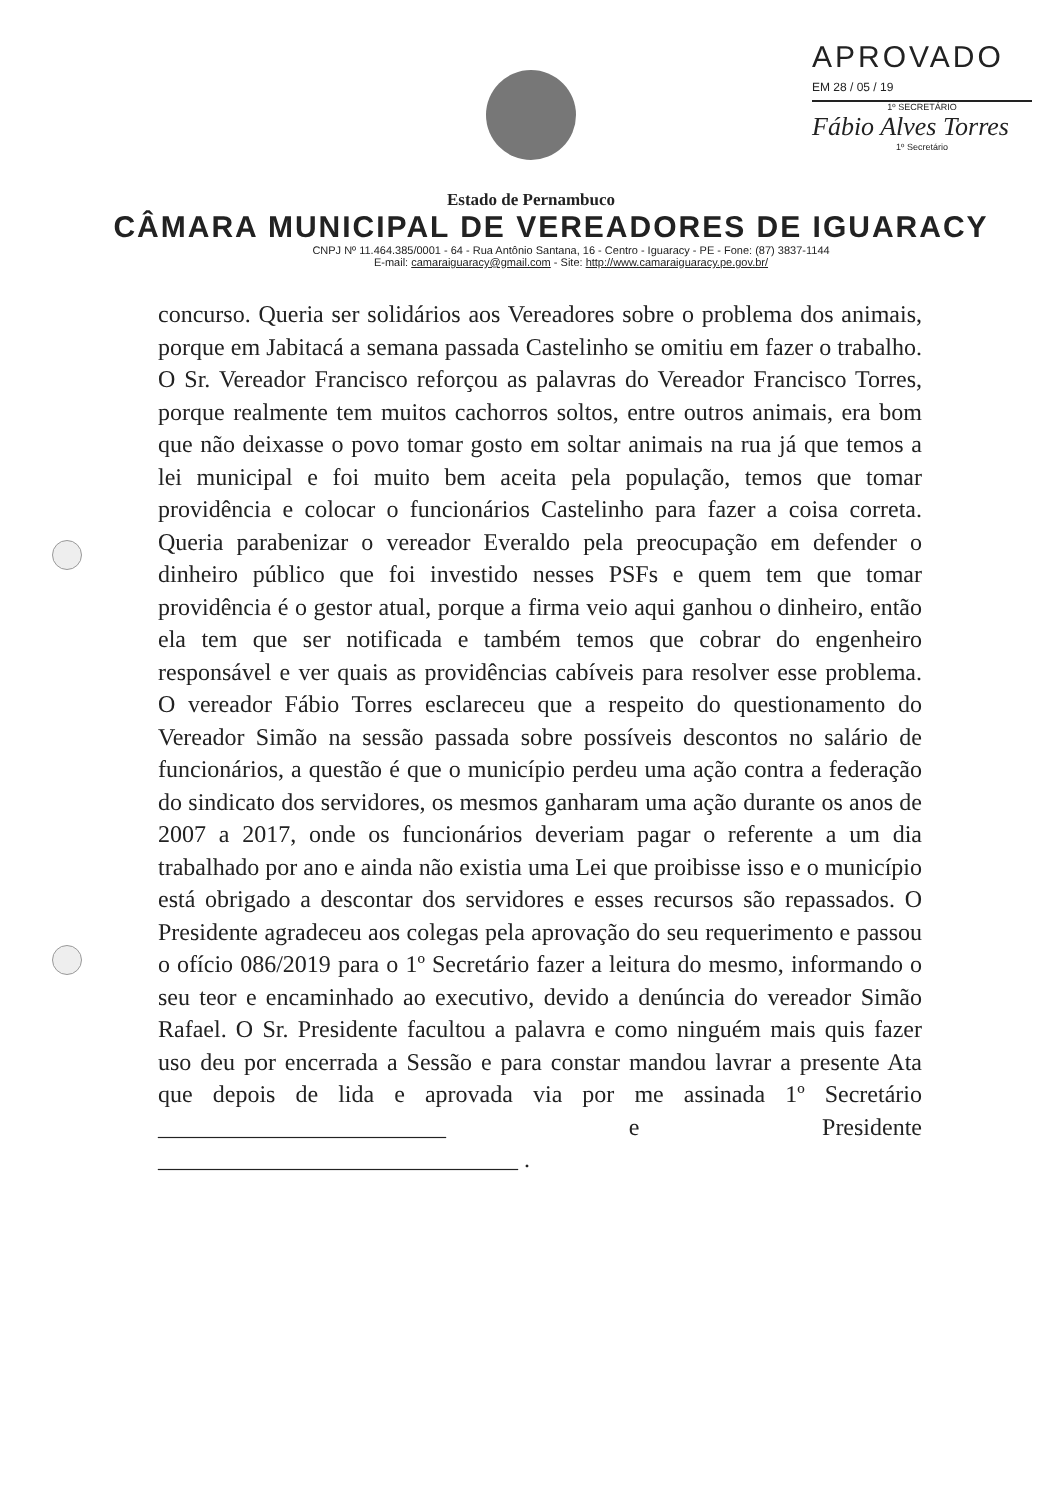APROVADO
EM 28 / 05 / 19
1º SECRETÁRIO
Fábio Alves Torres
1º Secretário
Estado de Pernambuco
CÂMARA MUNICIPAL DE VEREADORES DE IGUARACY
CNPJ Nº 11.464.385/0001 - 64 - Rua Antônio Santana, 16 - Centro - Iguaracy - PE - Fone: (87) 3837-1144
E-mail: camaraiguaracy@gmail.com - Site: http://www.camaraiguaracy.pe.gov.br/
concurso. Queria ser solidários aos Vereadores sobre o problema dos animais, porque em Jabitacá a semana passada Castelinho se omitiu em fazer o trabalho. O Sr. Vereador Francisco reforçou as palavras do Vereador Francisco Torres, porque realmente tem muitos cachorros soltos, entre outros animais, era bom que não deixasse o povo tomar gosto em soltar animais na rua já que temos a lei municipal e foi muito bem aceita pela população, temos que tomar providência e colocar o funcionários Castelinho para fazer a coisa correta. Queria parabenizar o vereador Everaldo pela preocupação em defender o dinheiro público que foi investido nesses PSFs e quem tem que tomar providência é o gestor atual, porque a firma veio aqui ganhou o dinheiro, então ela tem que ser notificada e também temos que cobrar do engenheiro responsável e ver quais as providências cabíveis para resolver esse problema. O vereador Fábio Torres esclareceu que a respeito do questionamento do Vereador Simão na sessão passada sobre possíveis descontos no salário de funcionários, a questão é que o município perdeu uma ação contra a federação do sindicato dos servidores, os mesmos ganharam uma ação durante os anos de 2007 a 2017, onde os funcionários deveriam pagar o referente a um dia trabalhado por ano e ainda não existia uma Lei que proibisse isso e o município está obrigado a descontar dos servidores e esses recursos são repassados. O Presidente agradeceu aos colegas pela aprovação do seu requerimento e passou o ofício 086/2019 para o 1º Secretário fazer a leitura do mesmo, informando o seu teor e encaminhado ao executivo, devido a denúncia do vereador Simão Rafael. O Sr. Presidente facultou a palavra e como ninguém mais quis fazer uso deu por encerrada a Sessão e para constar mandou lavrar a presente Ata que depois de lida e aprovada via por me assinada 1º Secretário ________________________ e Presidente ______________________________ .